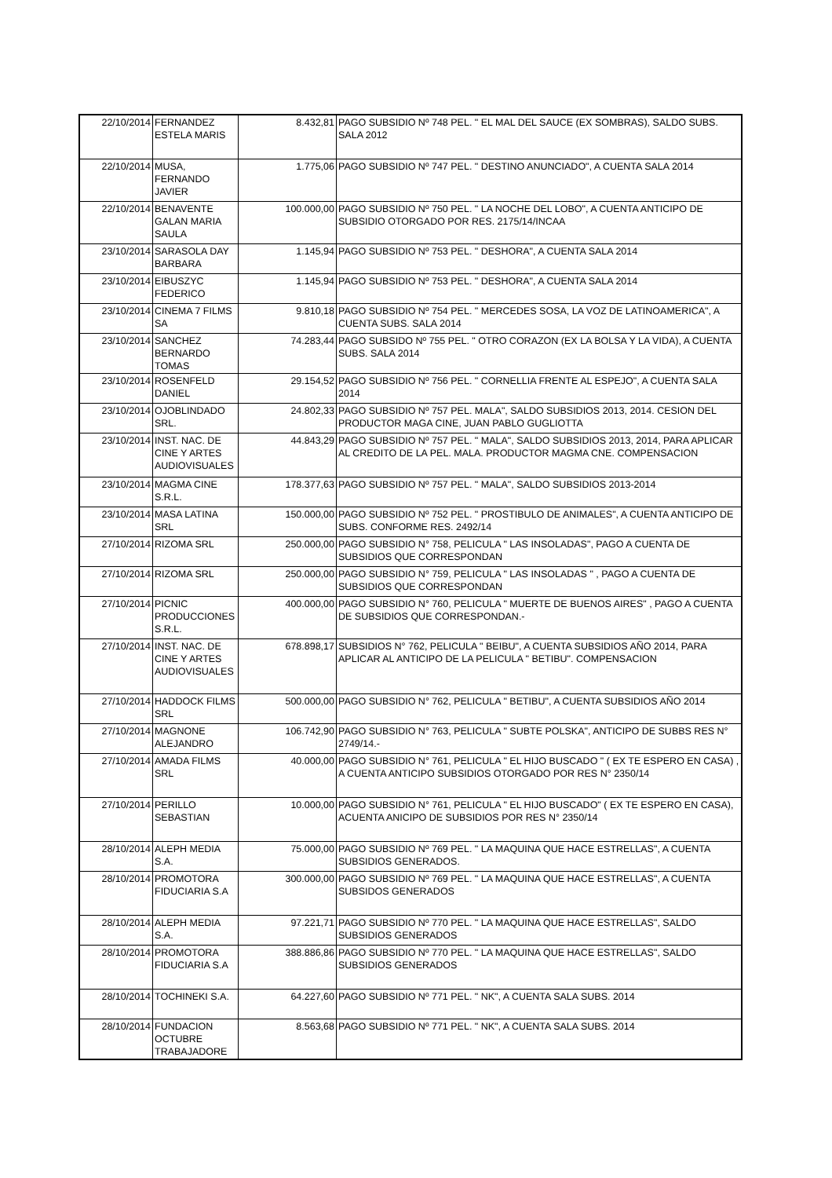| 22/10/2014 | FERNANDEZ ESTELA MARIS | 8.432,81 | PAGO SUBSIDIO Nº 748 PEL. " EL MAL DEL SAUCE (EX SOMBRAS), SALDO SUBS. SALA 2012 |
| 22/10/2014 | MUSA, FERNANDO JAVIER | 1.775,06 | PAGO SUBSIDIO Nº 747 PEL. " DESTINO ANUNCIADO", A CUENTA SALA 2014 |
| 22/10/2014 | BENAVENTE GALAN MARIA SAULA | 100.000,00 | PAGO SUBSIDIO Nº 750 PEL. " LA NOCHE DEL LOBO", A CUENTA ANTICIPO DE SUBSIDIO OTORGADO POR RES. 2175/14/INCAA |
| 23/10/2014 | SARASOLA DAY BARBARA | 1.145,94 | PAGO SUBSIDIO Nº 753 PEL. " DESHORA", A CUENTA SALA 2014 |
| 23/10/2014 | EIBUSZYC FEDERICO | 1.145,94 | PAGO SUBSIDIO Nº 753 PEL. " DESHORA", A CUENTA SALA 2014 |
| 23/10/2014 | CINEMA 7 FILMS SA | 9.810,18 | PAGO SUBSIDIO Nº 754 PEL. " MERCEDES SOSA, LA VOZ DE LATINOAMERICA", A CUENTA SUBS. SALA 2014 |
| 23/10/2014 | SANCHEZ BERNARDO TOMAS | 74.283,44 | PAGO SUBSIDO Nº 755 PEL. " OTRO CORAZON (EX LA BOLSA Y LA VIDA), A CUENTA SUBS. SALA 2014 |
| 23/10/2014 | ROSENFELD DANIEL | 29.154,52 | PAGO SUBSIDIO Nº 756 PEL. " CORNELLIA FRENTE AL ESPEJO", A CUENTA SALA 2014 |
| 23/10/2014 | OJOBLINDADO SRL. | 24.802,33 | PAGO SUBSIDIO Nº 757 PEL. MALA", SALDO SUBSIDIOS 2013, 2014. CESION DEL PRODUCTOR MAGA CINE, JUAN PABLO GUGLIOTTA |
| 23/10/2014 | INST. NAC. DE CINE Y ARTES AUDIOVISUALES | 44.843,29 | PAGO SUBSIDIO Nº 757 PEL. " MALA", SALDO SUBSIDIOS 2013, 2014, PARA APLICAR AL CREDITO DE LA PEL. MALA. PRODUCTOR MAGMA CNE. COMPENSACION |
| 23/10/2014 | MAGMA CINE S.R.L. | 178.377,63 | PAGO SUBSIDIO Nº 757 PEL. " MALA", SALDO SUBSIDIOS 2013-2014 |
| 23/10/2014 | MASA LATINA SRL | 150.000,00 | PAGO SUBSIDIO Nº 752 PEL. " PROSTIBULO DE ANIMALES", A CUENTA ANTICIPO DE SUBS. CONFORME RES. 2492/14 |
| 27/10/2014 | RIZOMA SRL | 250.000,00 | PAGO SUBSIDIO N° 758, PELICULA " LAS INSOLADAS", PAGO A CUENTA DE SUBSIDIOS QUE CORRESPONDAN |
| 27/10/2014 | RIZOMA SRL | 250.000,00 | PAGO SUBSIDIO N° 759, PELICULA " LAS INSOLADAS " , PAGO A CUENTA DE SUBSIDIOS QUE CORRESPONDAN |
| 27/10/2014 | PICNIC PRODUCCIONES S.R.L. | 400.000,00 | PAGO SUBSIDIO N° 760, PELICULA " MUERTE DE BUENOS AIRES" , PAGO A CUENTA DE SUBSIDIOS QUE CORRESPONDAN.- |
| 27/10/2014 | INST. NAC. DE CINE Y ARTES AUDIOVISUALES | 678.898,17 | SUBSIDIOS N° 762, PELICULA " BEIBU", A CUENTA SUBSIDIOS AÑO 2014, PARA APLICAR AL ANTICIPO DE LA PELICULA " BETIBU". COMPENSACION |
| 27/10/2014 | HADDOCK FILMS SRL | 500.000,00 | PAGO SUBSIDIO N° 762, PELICULA " BETIBU", A CUENTA SUBSIDIOS AÑO 2014 |
| 27/10/2014 | MAGNONE ALEJANDRO | 106.742,90 | PAGO SUBSIDIO N° 763, PELICULA " SUBTE POLSKA", ANTICIPO DE SUBBS RES N° 2749/14.- |
| 27/10/2014 | AMADA FILMS SRL | 40.000,00 | PAGO SUBSIDIO N° 761, PELICULA " EL HIJO BUSCADO " ( EX TE ESPERO EN CASA) , A CUENTA ANTICIPO SUBSIDIOS OTORGADO POR RES N° 2350/14 |
| 27/10/2014 | PERILLO SEBASTIAN | 10.000,00 | PAGO SUBSIDIO N° 761, PELICULA " EL HIJO BUSCADO" ( EX TE ESPERO EN CASA), ACUENTA ANICIPO DE SUBSIDIOS POR RES N° 2350/14 |
| 28/10/2014 | ALEPH MEDIA S.A. | 75.000,00 | PAGO SUBSIDIO Nº 769 PEL. " LA MAQUINA QUE HACE ESTRELLAS", A CUENTA SUBSIDIOS GENERADOS. |
| 28/10/2014 | PROMOTORA FIDUCIARIA S.A | 300.000,00 | PAGO SUBSIDIO Nº 769 PEL. " LA MAQUINA QUE HACE ESTRELLAS", A CUENTA SUBSIDOS GENERADOS |
| 28/10/2014 | ALEPH MEDIA S.A. | 97.221,71 | PAGO SUBSIDIO Nº 770 PEL. " LA MAQUINA QUE HACE ESTRELLAS", SALDO SUBSIDIOS GENERADOS |
| 28/10/2014 | PROMOTORA FIDUCIARIA S.A | 388.886,86 | PAGO SUBSIDIO Nº 770 PEL. " LA MAQUINA QUE HACE ESTRELLAS", SALDO SUBSIDIOS GENERADOS |
| 28/10/2014 | TOCHINEKI S.A. | 64.227,60 | PAGO SUBSIDIO Nº 771 PEL. " NK", A CUENTA SALA SUBS. 2014 |
| 28/10/2014 | FUNDACION OCTUBRE TRABAJADORE | 8.563,68 | PAGO SUBSIDIO Nº 771 PEL. " NK", A CUENTA SALA SUBS. 2014 |